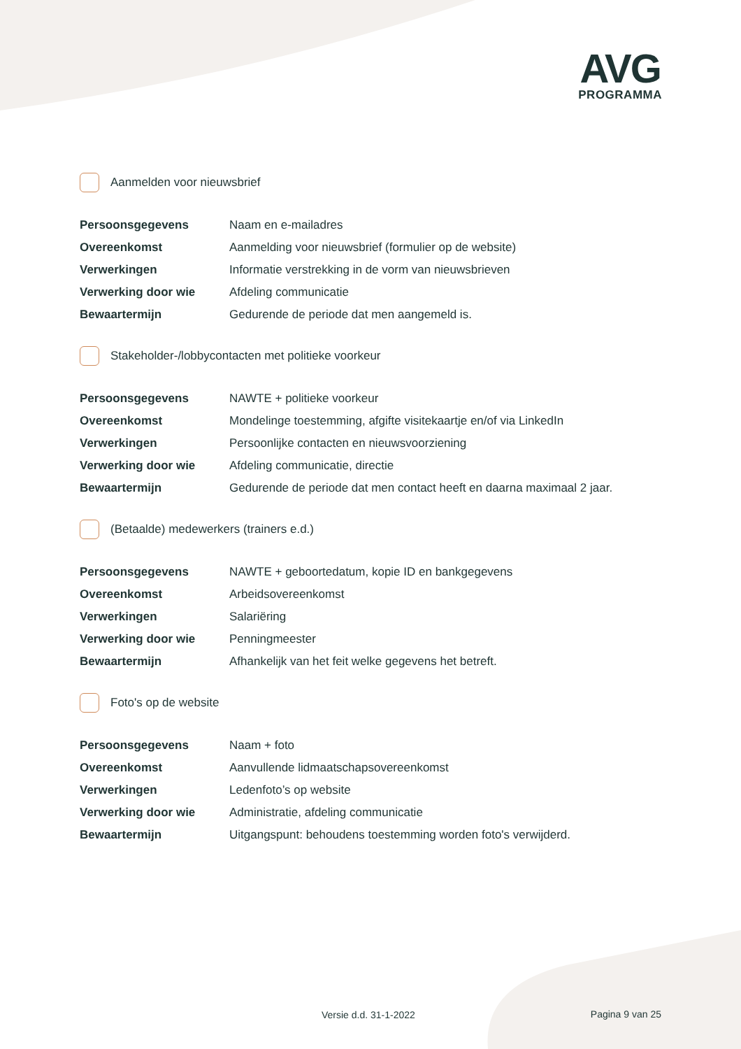AVG
PROGRAMMA
Aanmelden voor nieuwsbrief
| Persoonsgegevens | Naam en e-mailadres |
| Overeenkomst | Aanmelding voor nieuwsbrief (formulier op de website) |
| Verwerkingen | Informatie verstrekking in de vorm van nieuwsbrieven |
| Verwerking door wie | Afdeling communicatie |
| Bewaartermijn | Gedurende de periode dat men aangemeld is. |
Stakeholder-/lobbycontacten met politieke voorkeur
| Persoonsgegevens | NAWTE + politieke voorkeur |
| Overeenkomst | Mondelinge toestemming, afgifte visitekaartje en/of via LinkedIn |
| Verwerkingen | Persoonlijke contacten en nieuwsvoorziening |
| Verwerking door wie | Afdeling communicatie, directie |
| Bewaartermijn | Gedurende de periode dat men contact heeft en daarna maximaal 2 jaar. |
(Betaalde) medewerkers (trainers e.d.)
| Persoonsgegevens | NAWTE + geboortedatum, kopie ID en bankgegevens |
| Overeenkomst | Arbeidsovereenkomst |
| Verwerkingen | Salariëring |
| Verwerking door wie | Penningmeester |
| Bewaartermijn | Afhankelijk van het feit welke gegevens het betreft. |
Foto's op de website
| Persoonsgegevens | Naam + foto |
| Overeenkomst | Aanvullende lidmaatschapsovereenkomst |
| Verwerkingen | Ledenfoto’s op website |
| Verwerking door wie | Administratie, afdeling communicatie |
| Bewaartermijn | Uitgangspunt: behoudens toestemming worden foto's verwijderd. |
Versie d.d. 31-1-2022 Pagina 9 van 25